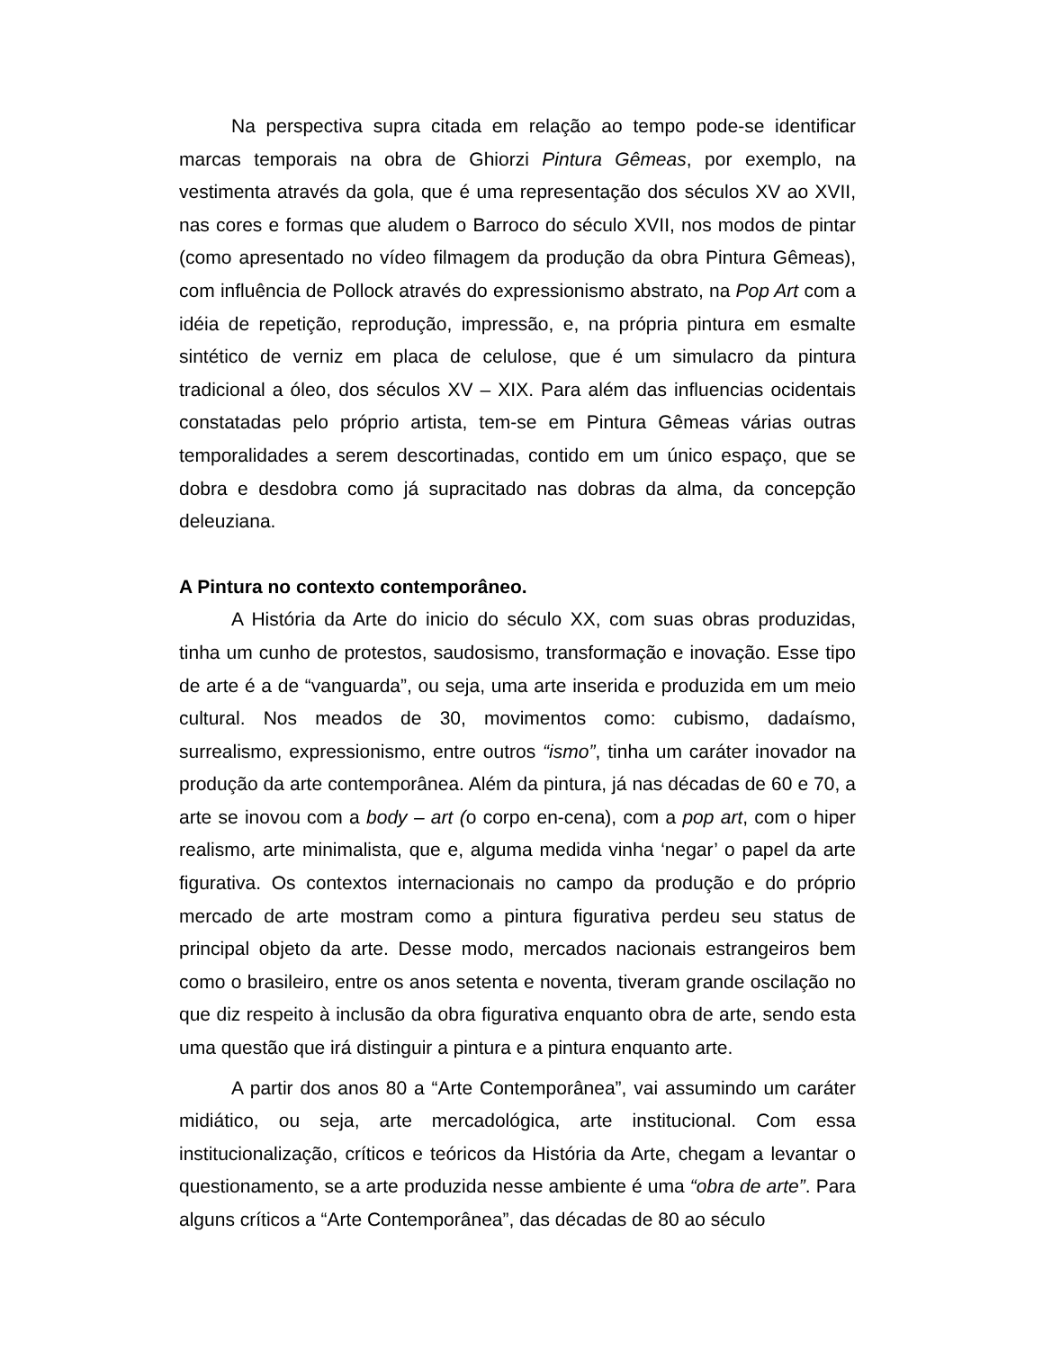Na perspectiva supra citada em relação ao tempo pode-se identificar marcas temporais na obra de Ghiorzi Pintura Gêmeas, por exemplo, na vestimenta através da gola, que é uma representação dos séculos XV ao XVII, nas cores e formas que aludem o Barroco do século XVII, nos modos de pintar (como apresentado no vídeo filmagem da produção da obra Pintura Gêmeas), com influência de Pollock através do expressionismo abstrato, na Pop Art com a idéia de repetição, reprodução, impressão, e, na própria pintura em esmalte sintético de verniz em placa de celulose, que é um simulacro da pintura tradicional a óleo, dos séculos XV – XIX. Para além das influencias ocidentais constatadas pelo próprio artista, tem-se em Pintura Gêmeas várias outras temporalidades a serem descortinadas, contido em um único espaço, que se dobra e desdobra como já supracitado nas dobras da alma, da concepção deleuziana.
A Pintura no contexto contemporâneo.
A História da Arte do inicio do século XX, com suas obras produzidas, tinha um cunho de protestos, saudosismo, transformação e inovação. Esse tipo de arte é a de “vanguarda”, ou seja, uma arte inserida e produzida em um meio cultural. Nos meados de 30, movimentos como: cubismo, dadaísmo, surrealismo, expressionismo, entre outros “ismo”, tinha um caráter inovador na produção da arte contemporânea. Além da pintura, já nas décadas de 60 e 70, a arte se inovou com a body – art (o corpo en-cena), com a pop art, com o hiper realismo, arte minimalista, que e, alguma medida vinha ‘negar’ o papel da arte figurativa. Os contextos internacionais no campo da produção e do próprio mercado de arte mostram como a pintura figurativa perdeu seu status de principal objeto da arte. Desse modo, mercados nacionais estrangeiros bem como o brasileiro, entre os anos setenta e noventa, tiveram grande oscilação no que diz respeito à inclusão da obra figurativa enquanto obra de arte, sendo esta uma questão que irá distinguir a pintura e a pintura enquanto arte.
A partir dos anos 80 a “Arte Contemporânea”, vai assumindo um caráter midiático, ou seja, arte mercadológica, arte institucional. Com essa institucionalização, críticos e teóricos da História da Arte, chegam a levantar o questionamento, se a arte produzida nesse ambiente é uma “obra de arte”. Para alguns críticos a “Arte Contemporânea”, das décadas de 80 ao século